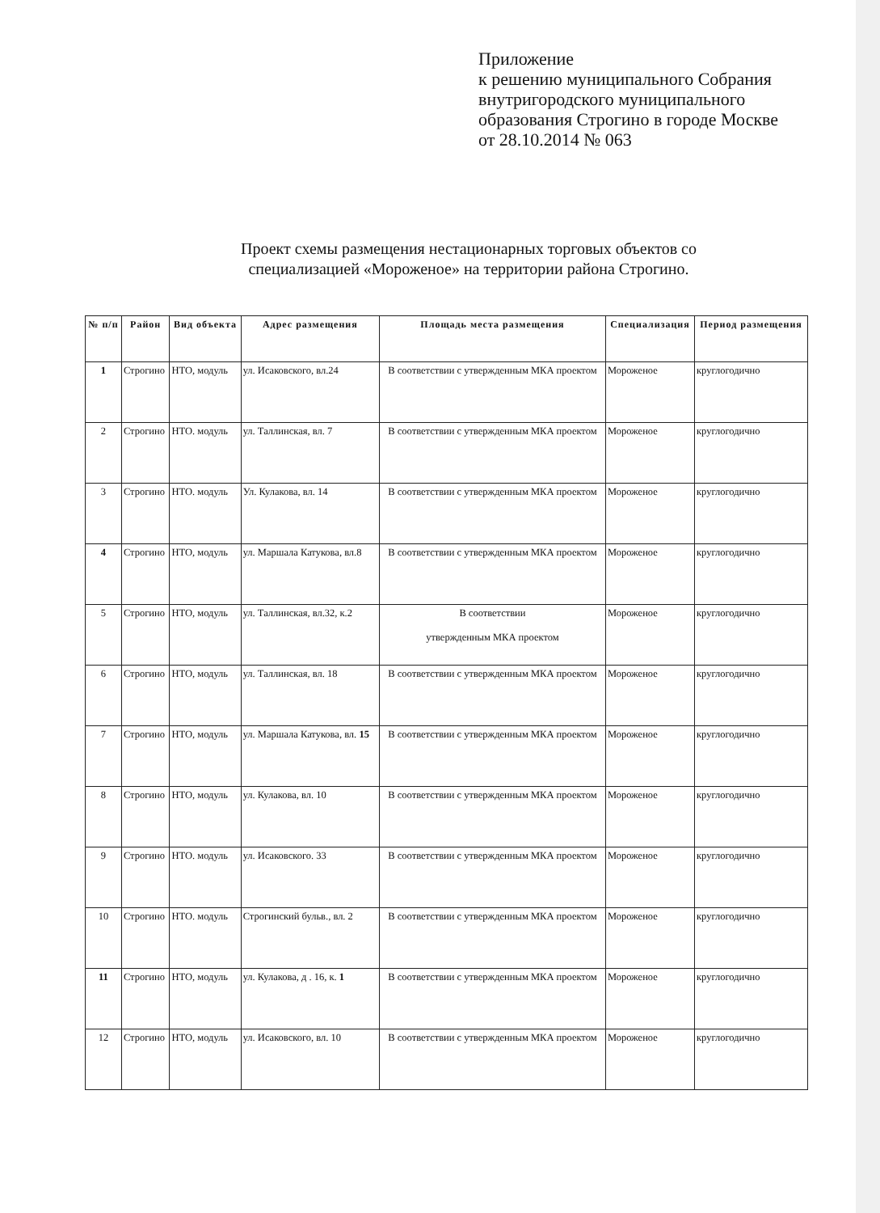Приложение
к решению муниципального Собрания
внутригородского муниципального
образования Строгино в городе Москве
от 28.10.2014 № 063
Проект схемы размещения нестационарных торговых объектов со специализацией «Мороженое» на территории района Строгино.
| № п/п | Район | Вид объекта | Адрес размещения | Площадь места размещения | Специализация | Период размещения |
| --- | --- | --- | --- | --- | --- | --- |
| 1 | Строгино | НТО, модуль | ул. Исаковского, вл.24 | В соответствии с утвержденным МКА проектом | Мороженое | круглогодично |
| 2 | Строгино | НТО. модуль | ул. Таллинская, вл. 7 | В соответствии с утвержденным МКА проектом | Мороженое | круглогодично |
| 3 | Строгино | НТО. модуль | Ул. Кулакова, вл. 14 | В соответствии с утвержденным МКА проектом | Мороженое | круглогодично |
| 4 | Строгино | НТО, модуль | ул. Маршала Катукова, вл.8 | В соответствии с утвержденным МКА проектом | Мороженое | круглогодично |
| 5 | Строгино | НТО, модуль | ул. Таллинская, вл.32, к.2 | В соответствии утвержденным МКА проектом | Мороженое | круглогодично |
| 6 | Строгино | НТО, модуль | ул. Таллинская, вл. 18 | В соответствии с утвержденным МКА проектом | Мороженое | круглогодично |
| 7 | Строгино | НТО, модуль | ул. Маршала Катукова, вл. 15 | В соответствии с утвержденным МКА проектом | Мороженое | круглогодично |
| 8 | Строгино | НТО, модуль | ул. Кулакова, вл. 10 | В соответствии с утвержденным МКА проектом | Мороженое | круглогодично |
| 9 | Строгино | НТО. модуль | ул. Исаковского. 33 | В соответствии с утвержденным МКА проектом | Мороженое | круглогодично |
| 10 | Строгино | НТО. модуль | Строгинский бульв., вл. 2 | В соответствии с утвержденным МКА проектом | Мороженое | круглогодично |
| 11 | Строгино | НТО, модуль | ул. Кулакова, д . 16, к. 1 | В соответствии с утвержденным МКА проектом | Мороженое | круглогодично |
| 12 | Строгино | НТО, модуль | ул. Исаковского, вл. 10 | В соответствии с утвержденным МКА проектом | Мороженое | круглогодично |